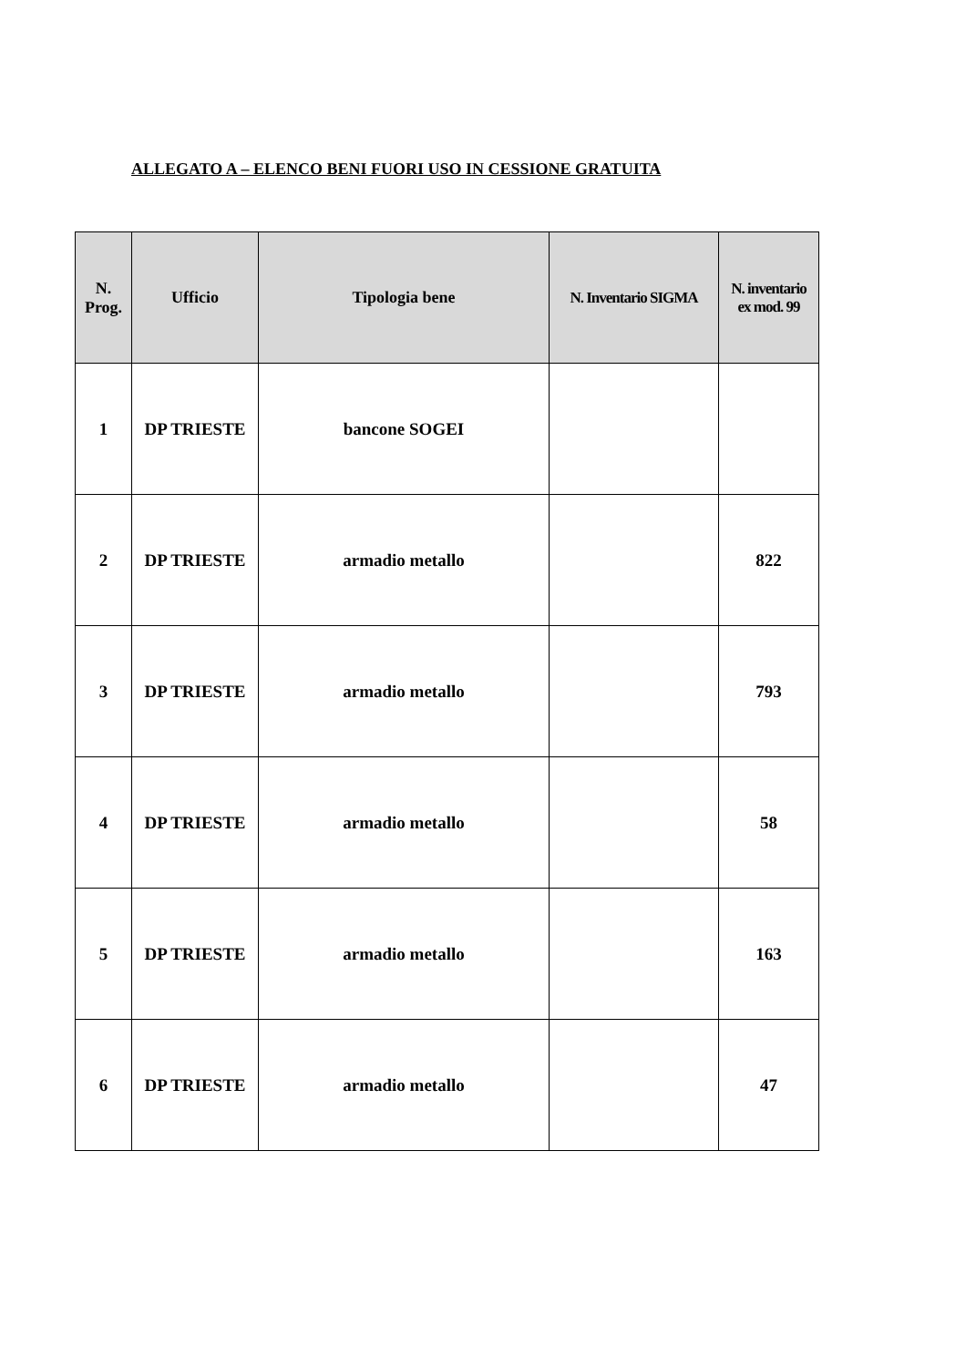ALLEGATO A – ELENCO BENI FUORI USO IN CESSIONE GRATUITA
| N. Prog. | Ufficio | Tipologia bene | N. Inventario SIGMA | N. inventario ex mod. 99 |
| --- | --- | --- | --- | --- |
| 1 | DP TRIESTE | bancone SOGEI | | |
| 2 | DP TRIESTE | armadio metallo | | 822 |
| 3 | DP TRIESTE | armadio metallo | | 793 |
| 4 | DP TRIESTE | armadio metallo | | 58 |
| 5 | DP TRIESTE | armadio metallo | | 163 |
| 6 | DP TRIESTE | armadio metallo | | 47 |